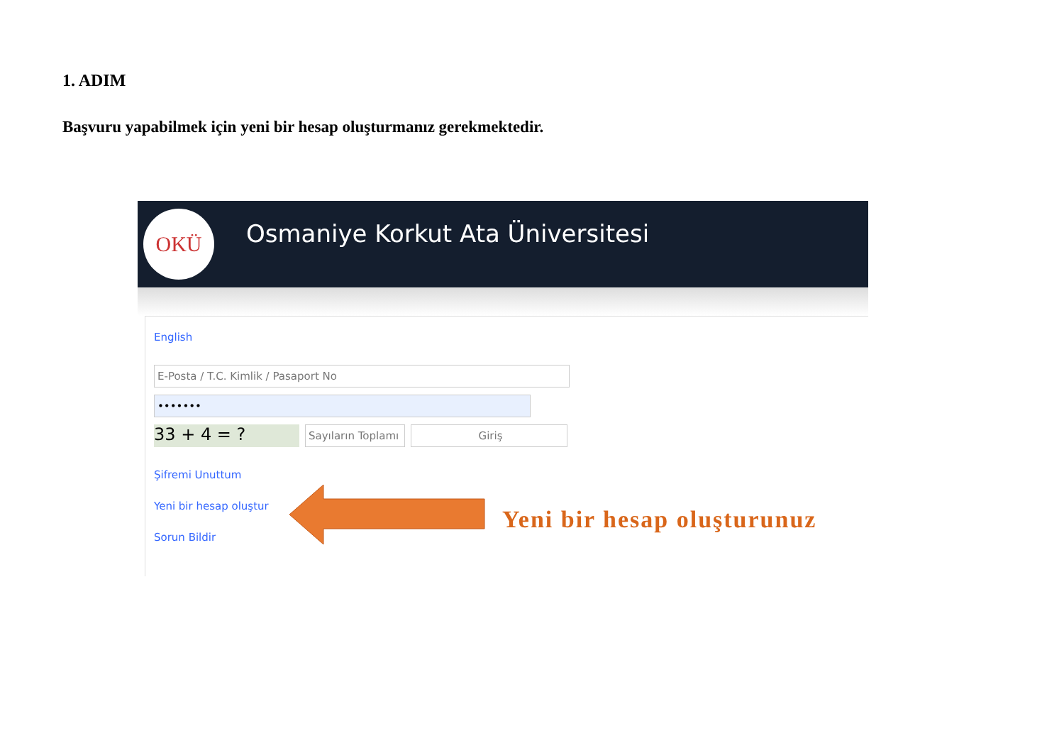1. ADIM
Başvuru yapabilmek için yeni bir hesap oluşturmanız gerekmektedir.
OKÜ
Osmaniye Korkut Ata Üniversitesi
English
E-Posta / T.C. Kimlik / Pasaport No
•••••••
33 + 4 = ?
Sayıların Toplamı
Giriş
Şifremi Unuttum
Yeni bir hesap oluştur
Sorun Bildir
Yeni bir hesap oluşturunuz